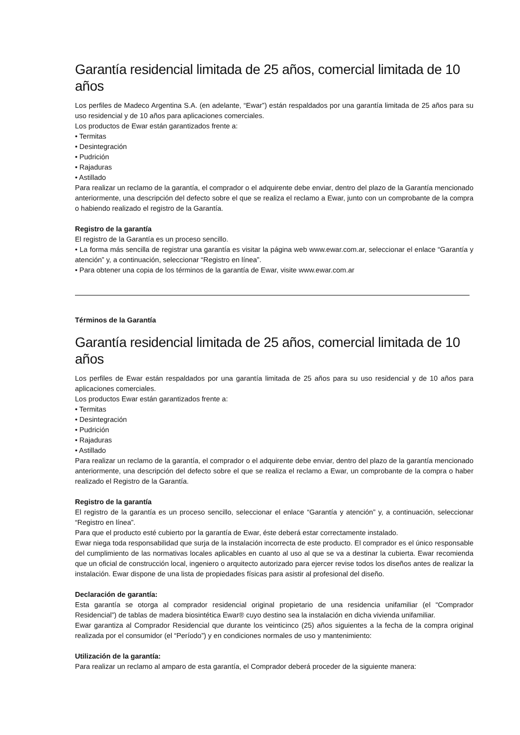Garantía residencial limitada de 25 años, comercial limitada de 10 años
Los perfiles de Madeco Argentina S.A. (en adelante, “Ewar”) están respaldados por una garantía limitada de 25 años para su uso residencial y de 10 años para aplicaciones comerciales.
Los productos de Ewar están garantizados frente a:
• Termitas
• Desintegración
• Pudrición
• Rajaduras
• Astillado
Para realizar un reclamo de la garantía, el comprador o el adquirente debe enviar, dentro del plazo de la Garantía mencionado anteriormente, una descripción del defecto sobre el que se realiza el reclamo a Ewar, junto con un comprobante de la compra o habiendo realizado el registro de la Garantía.
Registro de la garantía
El registro de la Garantía es un proceso sencillo.
• La forma más sencilla de registrar una garantía es visitar la página web www.ewar.com.ar, seleccionar el enlace “Garantía y atención” y, a continuación, seleccionar “Registro en línea”.
• Para obtener una copia de los términos de la garantía de Ewar, visite www.ewar.com.ar
Términos de la Garantía
Garantía residencial limitada de 25 años, comercial limitada de 10 años
Los perfiles de Ewar están respaldados por una garantía limitada de 25 años para su uso residencial y de 10 años para aplicaciones comerciales.
Los productos Ewar están garantizados frente a:
• Termitas
• Desintegración
• Pudrición
• Rajaduras
• Astillado
Para realizar un reclamo de la garantía, el comprador o el adquirente debe enviar, dentro del plazo de la garantía mencionado anteriormente, una descripción del defecto sobre el que se realiza el reclamo a Ewar, un comprobante de la compra o haber realizado el Registro de la Garantía.
Registro de la garantía
El registro de la garantía es un proceso sencillo, seleccionar el enlace “Garantía y atención” y, a continuación, seleccionar “Registro en línea”.
Para que el producto esté cubierto por la garantía de Ewar, éste deberá estar correctamente instalado.
Ewar niega toda responsabilidad que surja de la instalación incorrecta de este producto. El comprador es el único responsable del cumplimiento de las normativas locales aplicables en cuanto al uso al que se va a destinar la cubierta. Ewar recomienda que un oficial de construcción local, ingeniero o arquitecto autorizado para ejercer revise todos los diseños antes de realizar la instalación. Ewar dispone de una lista de propiedades físicas para asistir al profesional del diseño.
Declaración de garantía:
Esta garantía se otorga al comprador residencial original propietario de una residencia unifamiliar (el “Comprador Residencial”) de tablas de madera biosintética Ewar® cuyo destino sea la instalación en dicha vivienda unifamiliar.
Ewar garantiza al Comprador Residencial que durante los veinticinco (25) años siguientes a la fecha de la compra original realizada por el consumidor (el “Período”) y en condiciones normales de uso y mantenimiento:
Utilización de la garantía:
Para realizar un reclamo al amparo de esta garantía, el Comprador deberá proceder de la siguiente manera: